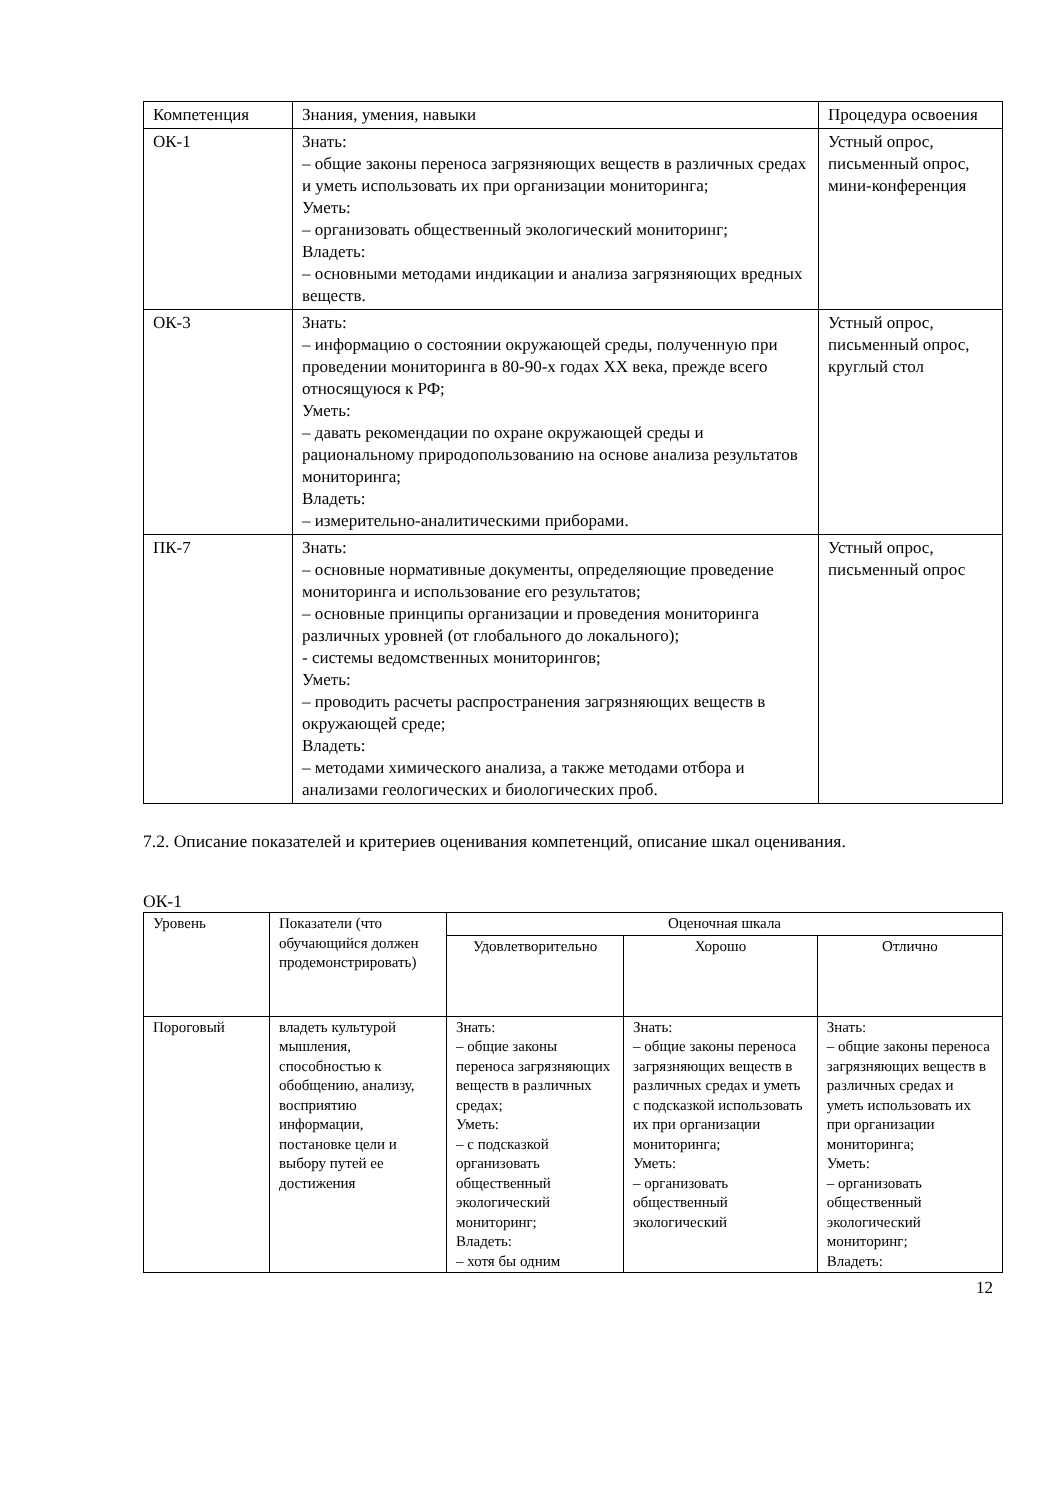| Компетенция | Знания, умения, навыки | Процедура освоения |
| --- | --- | --- |
| ОК-1 | Знать: – общие законы переноса загрязняющих веществ в различных средах и уметь использовать их при организации мониторинга; Уметь: – организовать общественный экологический мониторинг; Владеть: – основными методами индикации и анализа загрязняющих вредных веществ. | Устный опрос, письменный опрос, мини-конференция |
| ОК-3 | Знать: – информацию о состоянии окружающей среды, полученную при проведении мониторинга в 80-90-х годах XX века, прежде всего относящуюся к РФ; Уметь: – давать рекомендации по охране окружающей среды и рациональному природопользованию на основе анализа результатов мониторинга; Владеть: – измерительно-аналитическими приборами. | Устный опрос, письменный опрос, круглый стол |
| ПК-7 | Знать: – основные нормативные документы, определяющие проведение мониторинга и использование его результатов; – основные принципы организации и проведения мониторинга различных уровней (от глобального до локального); - системы ведомственных мониторингов; Уметь: – проводить расчеты распространения загрязняющих веществ в окружающей среде; Владеть: – методами химического анализа, а также методами отбора и анализами геологических и биологических проб. | Устный опрос, письменный опрос |
7.2. Описание показателей и критериев оценивания компетенций, описание шкал оценивания.
ОК-1
| Уровень | Показатели (что обучающийся должен продемонстрировать) | Оценочная шкала | | |
| --- | --- | --- | --- | --- |
| | | Удовлетворительно | Хорошо | Отлично |
| Пороговый | владеть культурой мышления, способностью к обобщению, анализу, восприятию информации, постановке цели и выбору путей ее достижения | Знать: – общие законы переноса загрязняющих веществ в различных средах; Уметь: – с подсказкой организовать общественный экологический мониторинг; Владеть: – хотя бы одним | Знать: – общие законы переноса загрязняющих веществ в различных средах и уметь с подсказкой использовать их при организации мониторинга; Уметь: – организовать общественный экологический | Знать: – общие законы переноса загрязняющих веществ в различных средах и уметь использовать их при организации мониторинга; Уметь: – организовать общественный экологический мониторинг; Владеть: |
12